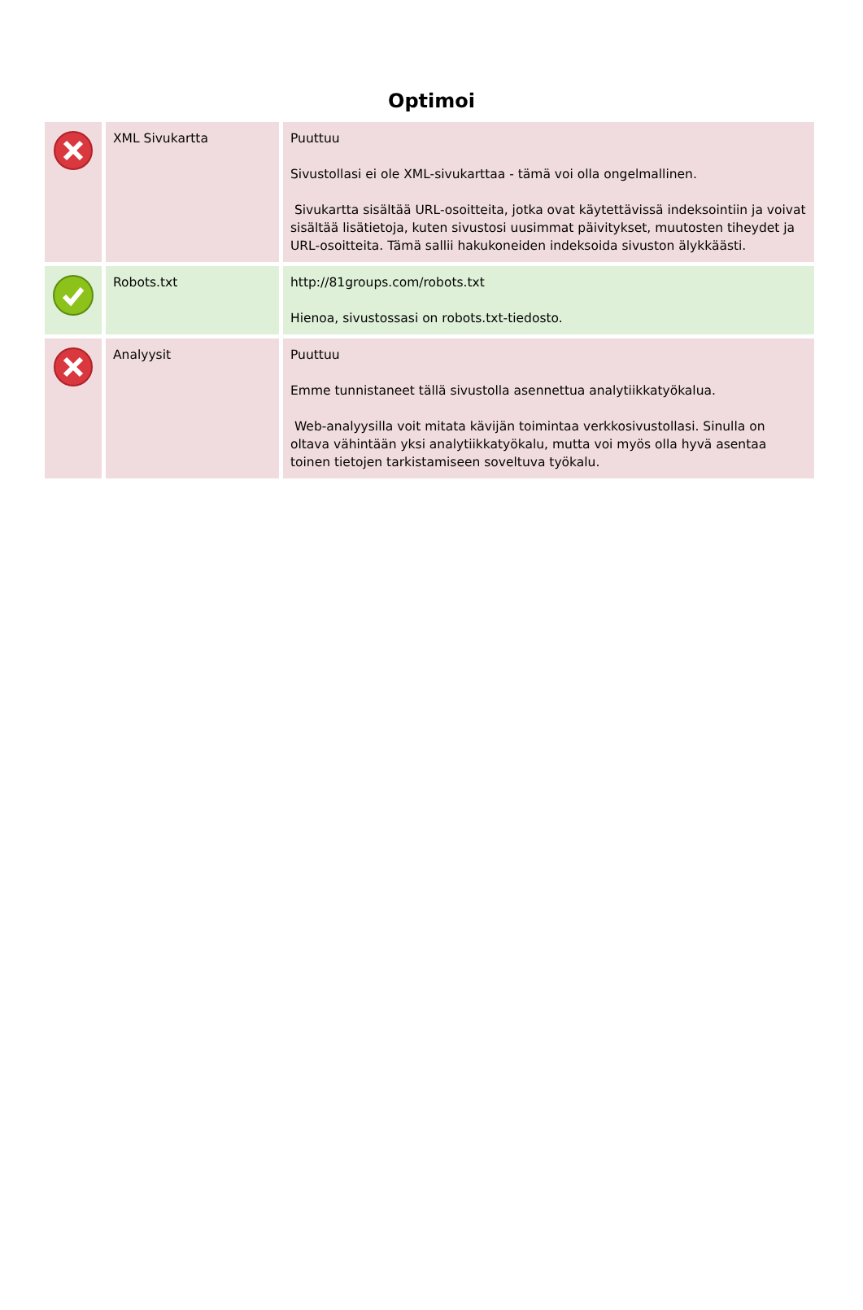Optimoi
| | XML Sivukartta | Puuttuu Sivustollasi ei ole XML-sivukarttaa - tämä voi olla ongelmallinen. Sivukartta sisältää URL-osoitteita, jotka ovat käytettävissä indeksointiin ja voivat sisältää lisätietoja, kuten sivustosi uusimmat päivitykset, muutosten tiheydet ja URL-osoitteita. Tämä sallii hakukoneiden indeksoida sivuston älykkäästi. |
| | Robots.txt | http://81groups.com/robots.txt Hienoa, sivustossasi on robots.txt-tiedosto. |
| | Analyysit | Puuttuu Emme tunnistaneet tällä sivustolla asennettua analytiikkatyökalua. Web-analyysilla voit mitata kävijän toimintaa verkkosivustollasi. Sinulla on oltava vähintään yksi analytiikkatyökalu, mutta voi myös olla hyvä asentaa toinen tietojen tarkistamiseen soveltuva työkalu. |